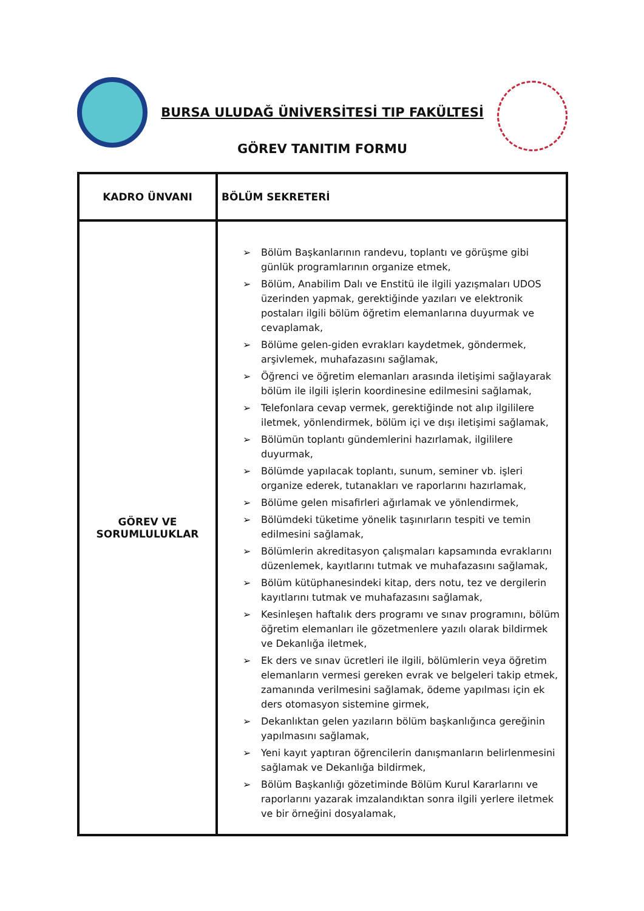BURSA ULUDAĞ ÜNİVERSİTESİ TIP FAKÜLTESİ
GÖREV TANITIM FORMU
| KADRO ÜNVANI | BÖLÜM SEKRETERİ |
| GÖREV VE SORUMLULUKLAR | ➢ Bölüm Başkanlarının randevu, toplantı ve görüşme gibi günlük programlarının organize etmek, ➢ Bölüm, Anabilim Dalı ve Enstitü ile ilgili yazışmaları UDOS üzerinden yapmak, gerektiğinde yazıları ve elektronik postaları ilgili bölüm öğretim elemanlarına duyurmak ve cevaplamak, ➢ Bölüme gelen-giden evrakları kaydetmek, göndermek, arşivlemek, muhafazasını sağlamak, ➢ Öğrenci ve öğretim elemanları arasında iletişimi sağlayarak bölüm ile ilgili işlerin koordinesine edilmesini sağlamak, ➢ Telefonlara cevap vermek, gerektiğinde not alıp ilgililere iletmek, yönlendirmek, bölüm içi ve dışı iletişimi sağlamak, ➢ Bölümün toplantı gündemlerini hazırlamak, ilgililere duyurmak, ➢ Bölümde yapılacak toplantı, sunum, seminer vb. işleri organize ederek, tutanakları ve raporlarını hazırlamak, ➢ Bölüme gelen misafirleri ağırlamak ve yönlendirmek, ➢ Bölümdeki tüketime yönelik taşınırların tespiti ve temin edilmesini sağlamak, ➢ Bölümlerin akreditasyon çalışmaları kapsamında evraklarını düzenlemek, kayıtlarını tutmak ve muhafazasını sağlamak, ➢ Bölüm kütüphanesindeki kitap, ders notu, tez ve dergilerin kayıtlarını tutmak ve muhafazasını sağlamak, ➢ Kesinleşen haftalık ders programı ve sınav programını, bölüm öğretim elemanları ile gözetmenlere yazılı olarak bildirmek ve Dekanlığa iletmek, ➢ Ek ders ve sınav ücretleri ile ilgili, bölümlerin veya öğretim elemanların vermesi gereken evrak ve belgeleri takip etmek, zamanında verilmesini sağlamak, ödeme yapılması için ek ders otomasyon sistemine girmek, ➢ Dekanlıktan gelen yazıların bölüm başkanlığınca gereğinin yapılmasını sağlamak, ➢ Yeni kayıt yaptıran öğrencilerin danışmanların belirlenmesini sağlamak ve Dekanlığa bildirmek, ➢ Bölüm Başkanlığı gözetiminde Bölüm Kurul Kararlarını ve raporlarını yazarak imzalandıktan sonra ilgili yerlere iletmek ve bir örneğini dosyalamak, |